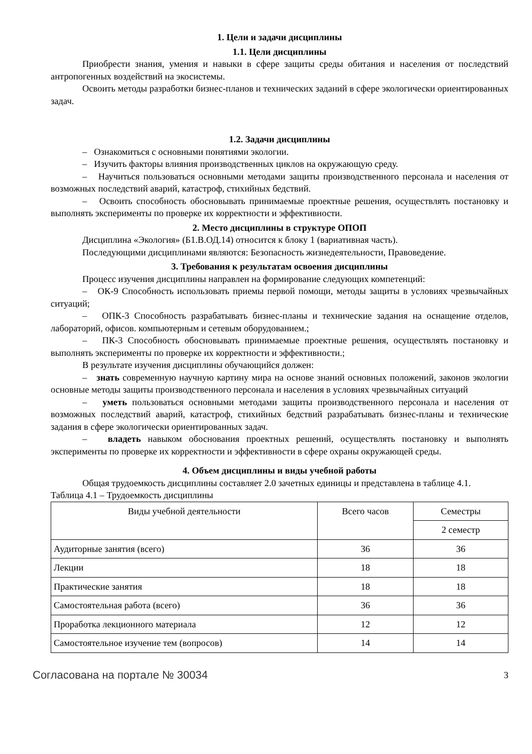1. Цели и задачи дисциплины
1.1. Цели дисциплины
Приобрести знания, умения и навыки в сфере защиты среды обитания и населения от последствий антропогенных воздействий на экосистемы.
Освоить методы разработки бизнес-планов и технических заданий в сфере экологически ориентированных задач.
1.2. Задачи дисциплины
– Ознакомиться с основными понятиями экологии.
– Изучить факторы влияния производственных циклов на окружающую среду.
– Научиться пользоваться основными методами защиты производственного персонала и населения от возможных последствий аварий, катастроф, стихийных бедствий.
– Освоить способность обосновывать принимаемые проектные решения, осуществлять постановку и выполнять эксперименты по проверке их корректности и эффективности.
2. Место дисциплины в структуре ОПОП
Дисциплина «Экология» (Б1.В.ОД.14) относится к блоку 1 (вариативная часть).
Последующими дисциплинами являются: Безопасность жизнедеятельности, Правоведение.
3. Требования к результатам освоения дисциплины
Процесс изучения дисциплины направлен на формирование следующих компетенций:
– ОК-9 Способность использовать приемы первой помощи, методы защиты в условиях чрезвычайных ситуаций;
– ОПК-3 Способность разрабатывать бизнес-планы и технические задания на оснащение отделов, лабораторий, офисов. компьютерным и сетевым оборудованием.;
– ПК-3 Способность обосновывать принимаемые проектные решения, осуществлять постановку и выполнять эксперименты по проверке их корректности и эффективности.;
В результате изучения дисциплины обучающийся должен:
– знать современную научную картину мира на основе знаний основных положений, законов экологии основные методы защиты производственного персонала и населения в условиях чрезвычайных ситуаций
– уметь пользоваться основными методами защиты производственного персонала и населения от возможных последствий аварий, катастроф, стихийных бедствий разрабатывать бизнес-планы и технические задания в сфере экологически ориентированных задач.
– владеть навыком обоснования проектных решений, осуществлять постановку и выполнять эксперименты по проверке их корректности и эффективности в сфере охраны окружающей среды.
4. Объем дисциплины и виды учебной работы
Общая трудоемкость дисциплины составляет 2.0 зачетных единицы и представлена в таблице 4.1.
Таблица 4.1 – Трудоемкость дисциплины
| Виды учебной деятельности | Всего часов | Семестры |
| --- | --- | --- |
| | | 2 семестр |
| Аудиторные занятия (всего) | 36 | 36 |
| Лекции | 18 | 18 |
| Практические занятия | 18 | 18 |
| Самостоятельная работа (всего) | 36 | 36 |
| Проработка лекционного материала | 12 | 12 |
| Самостоятельное изучение тем (вопросов) | 14 | 14 |
Согласована на портале № 30034 3